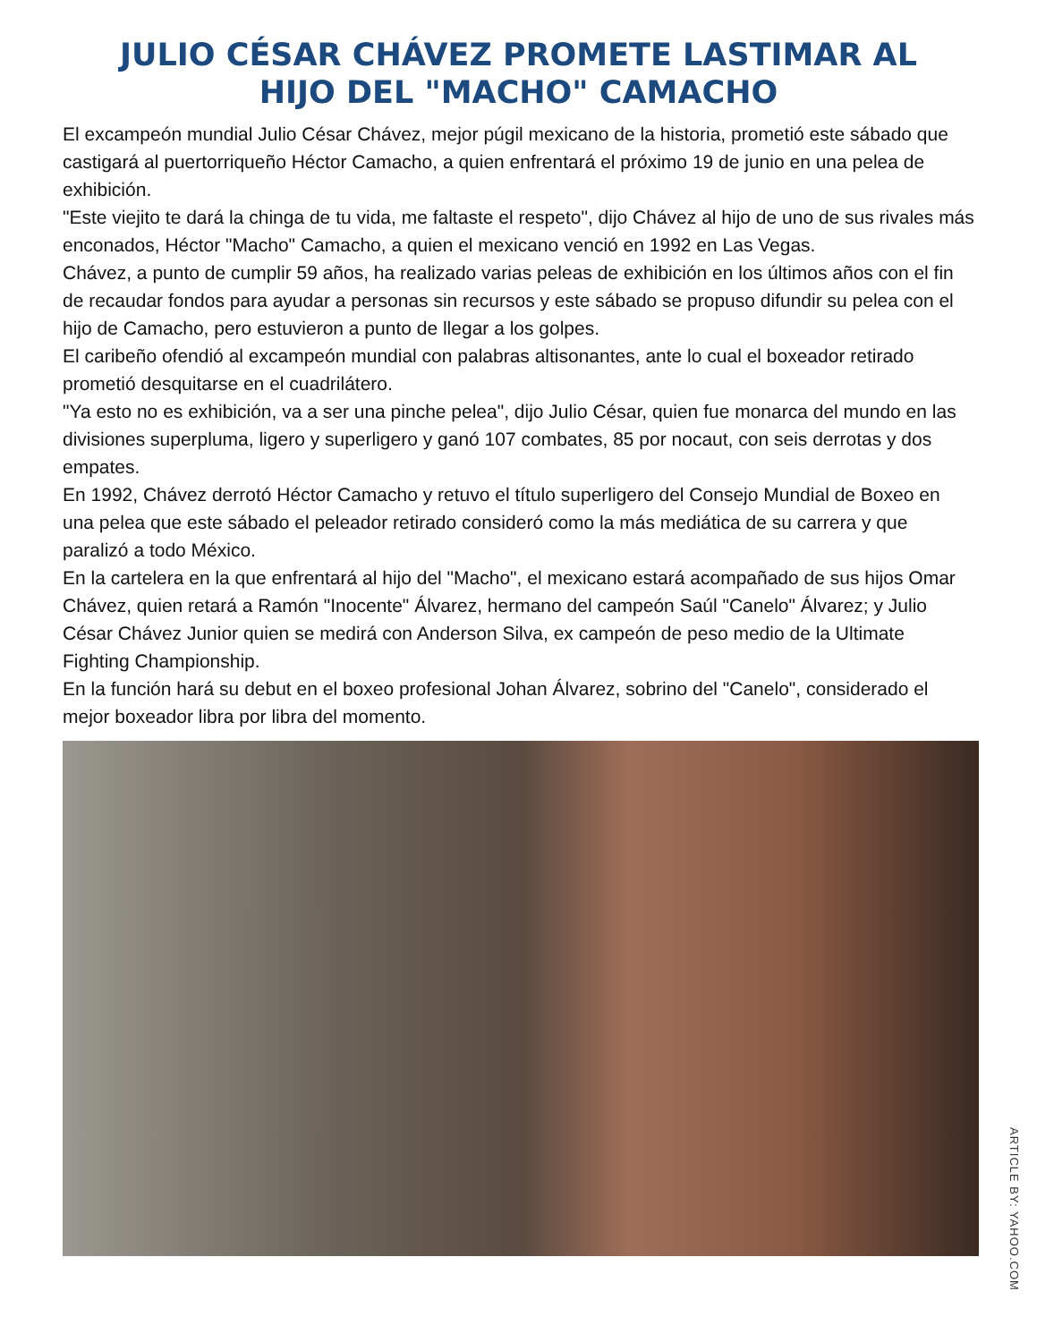JULIO CÉSAR CHÁVEZ PROMETE LASTIMAR AL HIJO DEL "MACHO" CAMACHO
El excampeón mundial Julio César Chávez, mejor púgil mexicano de la historia, prometió este sábado que castigará al puertorriqueño Héctor Camacho, a quien enfrentará el próximo 19 de junio en una pelea de exhibición.
"Este viejito te dará la chinga de tu vida, me faltaste el respeto", dijo Chávez al hijo de uno de sus rivales más enconados, Héctor "Macho" Camacho, a quien el mexicano venció en 1992 en Las Vegas.
Chávez, a punto de cumplir 59 años, ha realizado varias peleas de exhibición en los últimos años con el fin de recaudar fondos para ayudar a personas sin recursos y este sábado se propuso difundir su pelea con el hijo de Camacho, pero estuvieron a punto de llegar a los golpes.
El caribeño ofendió al excampeón mundial con palabras altisonantes, ante lo cual el boxeador retirado prometió desquitarse en el cuadrilátero.
"Ya esto no es exhibición, va a ser una pinche pelea", dijo Julio César, quien fue monarca del mundo en las divisiones superpluma, ligero y superligero y ganó 107 combates, 85 por nocaut, con seis derrotas y dos empates.
En 1992, Chávez derrotó Héctor Camacho y retuvo el título superligero del Consejo Mundial de Boxeo en una pelea que este sábado el peleador retirado consideró como la más mediática de su carrera y que paralizó a todo México.
En la cartelera en la que enfrentará al hijo del "Macho", el mexicano estará acompañado de sus hijos Omar Chávez, quien retará a Ramón "Inocente" Álvarez, hermano del campeón Saúl "Canelo" Álvarez; y Julio César Chávez Junior quien se medirá con Anderson Silva, ex campeón de peso medio de la Ultimate Fighting Championship.
En la función hará su debut en el boxeo profesional Johan Álvarez, sobrino del "Canelo", considerado el mejor boxeador libra por libra del momento.
ARTICLE BY: YAHOO.COM